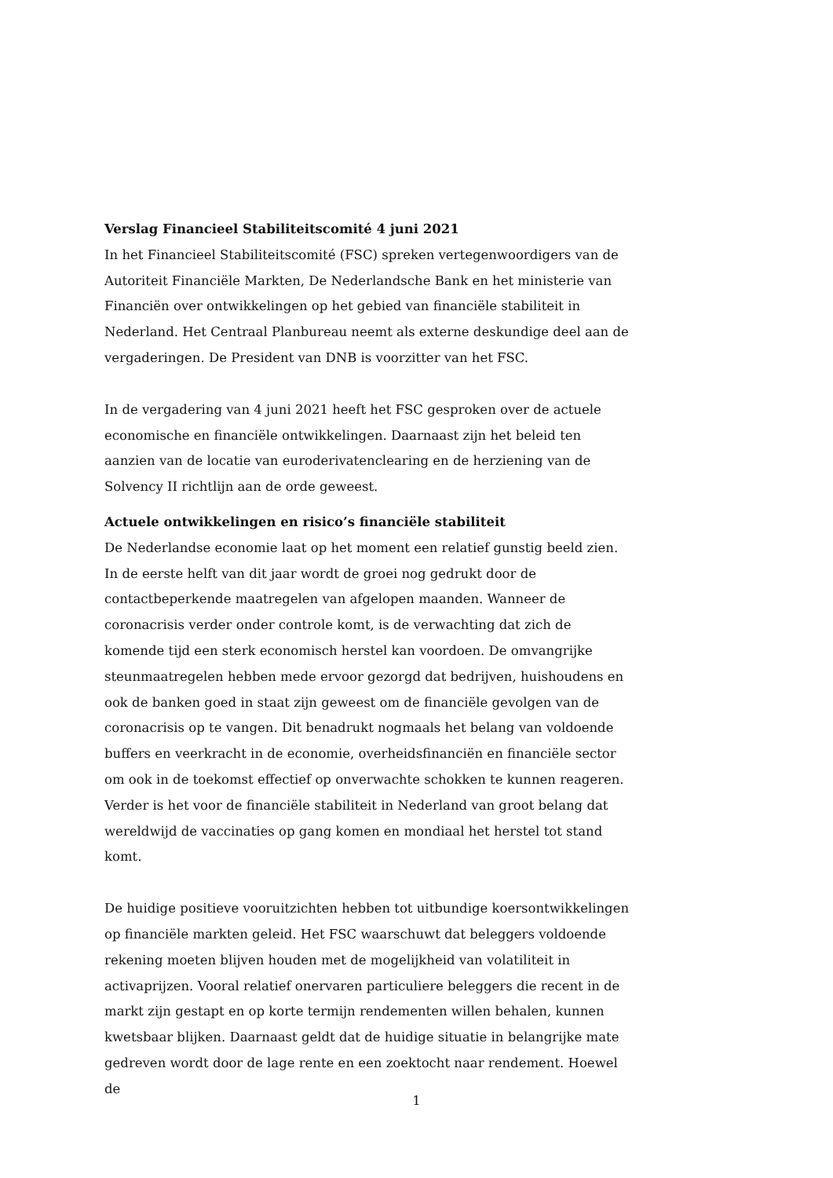Verslag Financieel Stabiliteitscomité 4 juni 2021
In het Financieel Stabiliteitscomité (FSC) spreken vertegenwoordigers van de Autoriteit Financiële Markten, De Nederlandsche Bank en het ministerie van Financiën over ontwikkelingen op het gebied van financiële stabiliteit in Nederland. Het Centraal Planbureau neemt als externe deskundige deel aan de vergaderingen. De President van DNB is voorzitter van het FSC.
In de vergadering van 4 juni 2021 heeft het FSC gesproken over de actuele economische en financiële ontwikkelingen. Daarnaast zijn het beleid ten aanzien van de locatie van euroderivatenclearing en de herziening van de Solvency II richtlijn aan de orde geweest.
Actuele ontwikkelingen en risico’s financiële stabiliteit
De Nederlandse economie laat op het moment een relatief gunstig beeld zien. In de eerste helft van dit jaar wordt de groei nog gedrukt door de contactbeperkende maatregelen van afgelopen maanden. Wanneer de coronacrisis verder onder controle komt, is de verwachting dat zich de komende tijd een sterk economisch herstel kan voordoen. De omvangrijke steunmaatregelen hebben mede ervoor gezorgd dat bedrijven, huishoudens en ook de banken goed in staat zijn geweest om de financiële gevolgen van de coronacrisis op te vangen. Dit benadrukt nogmaals het belang van voldoende buffers en veerkracht in de economie, overheidsfinanciën en financiële sector om ook in de toekomst effectief op onverwachte schokken te kunnen reageren. Verder is het voor de financiële stabiliteit in Nederland van groot belang dat wereldwijd de vaccinaties op gang komen en mondiaal het herstel tot stand komt.
De huidige positieve vooruitzichten hebben tot uitbundige koersontwikkelingen op financiële markten geleid. Het FSC waarschuwt dat beleggers voldoende rekening moeten blijven houden met de mogelijkheid van volatiliteit in activaprijzen. Vooral relatief onervaren particuliere beleggers die recent in de markt zijn gestapt en op korte termijn rendementen willen behalen, kunnen kwetsbaar blijken. Daarnaast geldt dat de huidige situatie in belangrijke mate gedreven wordt door de lage rente en een zoektocht naar rendement. Hoewel de
1